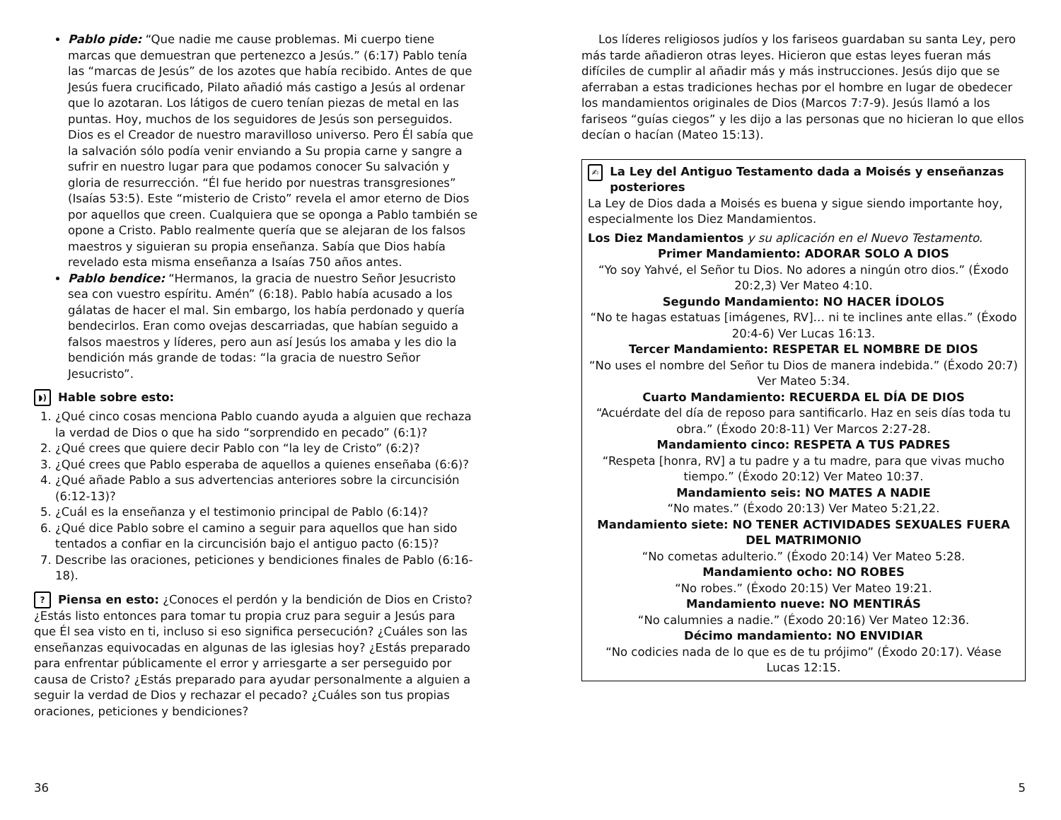Pablo pide: “Que nadie me cause problemas. Mi cuerpo tiene marcas que demuestran que pertenezco a Jesús.” (6:17) Pablo tenía las “marcas de Jesús” de los azotes que había recibido. Antes de que Jesús fuera crucificado, Pilato añadió más castigo a Jesús al ordenar que lo azotaran. Los látigos de cuero tenían piezas de metal en las puntas. Hoy, muchos de los seguidores de Jesús son perseguidos. Dios es el Creador de nuestro maravilloso universo. Pero Él sabía que la salvación sólo podía venir enviando a Su propia carne y sangre a sufrir en nuestro lugar para que podamos conocer Su salvación y gloria de resurrección. “Él fue herido por nuestras transgresiones” (Isaías 53:5). Este “misterio de Cristo” revela el amor eterno de Dios por aquellos que creen. Cualquiera que se oponga a Pablo también se opone a Cristo. Pablo realmente quería que se alejaran de los falsos maestros y siguieran su propia enseñanza. Sabía que Dios había revelado esta misma enseñanza a Isaías 750 años antes.
Pablo bendice: “Hermanos, la gracia de nuestro Señor Jesucristo sea con vuestro espíritu. Amén” (6:18). Pablo había acusado a los gálatas de hacer el mal. Sin embargo, los había perdonado y quería bendecirlos. Eran como ovejas descarriadas, que habían seguido a falsos maestros y líderes, pero aun así Jesús los amaba y les dio la bendición más grande de todas: “la gracia de nuestro Señor Jesucristo”.
◗) Hable sobre esto:
1. ¿Qué cinco cosas menciona Pablo cuando ayuda a alguien que rechaza la verdad de Dios o que ha sido “sorprendido en pecado” (6:1)?
2. ¿Qué crees que quiere decir Pablo con “la ley de Cristo” (6:2)?
3. ¿Qué crees que Pablo esperaba de aquellos a quienes enseñaba (6:6)?
4. ¿Qué añade Pablo a sus advertencias anteriores sobre la circuncisión (6:12-13)?
5. ¿Cuál es la enseñanza y el testimonio principal de Pablo (6:14)?
6. ¿Qué dice Pablo sobre el camino a seguir para aquellos que han sido tentados a confiar en la circuncisión bajo el antiguo pacto (6:15)?
7. Describe las oraciones, peticiones y bendiciones finales de Pablo (6:16-18).
? Piensa en esto: ¿Conoces el perdón y la bendición de Dios en Cristo? ¿Estás listo entonces para tomar tu propia cruz para seguir a Jesús para que Él sea visto en ti, incluso si eso significa persecución? ¿Cuáles son las enseñanzas equivocadas en algunas de las iglesias hoy? ¿Estás preparado para enfrentar públicamente el error y arriesgarte a ser perseguido por causa de Cristo? ¿Estás preparado para ayudar personalmente a alguien a seguir la verdad de Dios y rechazar el pecado? ¿Cuáles son tus propias oraciones, peticiones y bendiciones?
36
Los líderes religiosos judíos y los fariseos guardaban su santa Ley, pero más tarde añadieron otras leyes. Hicieron que estas leyes fueran más difíciles de cumplir al añadir más y más instrucciones. Jesús dijo que se aferraban a estas tradiciones hechas por el hombre en lugar de obedecer los mandamientos originales de Dios (Marcos 7:7-9). Jesús llamó a los fariseos “guías ciegos” y les dijo a las personas que no hicieran lo que ellos decían o hacían (Mateo 15:13).
✍ La Ley del Antiguo Testamento dada a Moisés y enseñanzas posteriores
La Ley de Dios dada a Moisés es buena y sigue siendo importante hoy, especialmente los Diez Mandamientos.
Los Diez Mandamientos y su aplicación en el Nuevo Testamento.
Primer Mandamiento: ADORAR SOLO A DIOS
“Yo soy Yahvé, el Señor tu Dios. No adores a ningún otro dios.” (Éxodo 20:2,3) Ver Mateo 4:10.
Segundo Mandamiento: NO HACER ÍDOLOS
“No te hagas estatuas [imágenes, RV]… ni te inclines ante ellas.” (Éxodo 20:4-6) Ver Lucas 16:13.
Tercer Mandamiento: RESPETAR EL NOMBRE DE DIOS
“No uses el nombre del Señor tu Dios de manera indebida.” (Éxodo 20:7) Ver Mateo 5:34.
Cuarto Mandamiento: RECUERDA EL DÍA DE DIOS
“Acuérdate del día de reposo para santificarlo. Haz en seis días toda tu obra.” (Éxodo 20:8-11) Ver Marcos 2:27-28.
Mandamiento cinco: RESPETA A TUS PADRES
“Respeta [honra, RV] a tu padre y a tu madre, para que vivas mucho tiempo.” (Éxodo 20:12) Ver Mateo 10:37.
Mandamiento seis: NO MATES A NADIE
“No mates.” (Éxodo 20:13) Ver Mateo 5:21,22.
Mandamiento siete: NO TENER ACTIVIDADES SEXUALES FUERA DEL MATRIMONIO
“No cometas adulterio.” (Éxodo 20:14) Ver Mateo 5:28.
Mandamiento ocho: NO ROBES
“No robes.” (Éxodo 20:15) Ver Mateo 19:21.
Mandamiento nueve: NO MENTIRÁS
“No calumnies a nadie.” (Éxodo 20:16) Ver Mateo 12:36.
Décimo mandamiento: NO ENVIDIAR
“No codicies nada de lo que es de tu prójimo” (Éxodo 20:17). Véase Lucas 12:15.
5